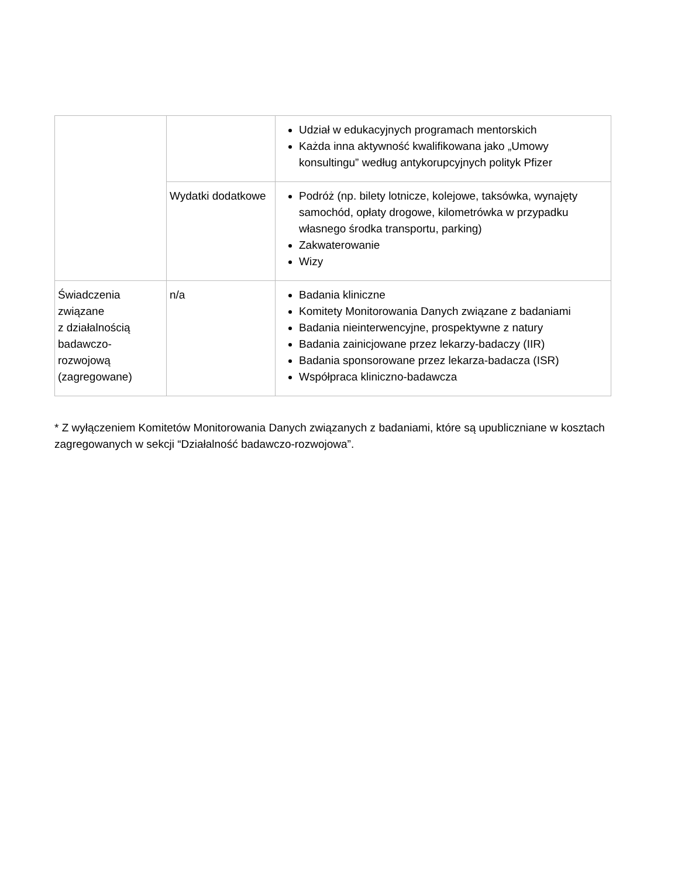| | | Udział w edukacyjnych programach mentorskich Każda inna aktywność kwalifikowana jako „Umowy konsultingu” według antykorupcyjnych polityk Pfizer |
| | Wydatki dodatkowe | Podróż (np. bilety lotnicze, kolejowe, taksówka, wynajęty samochód, opłaty drogowe, kilometrówka w przypadku własnego środka transportu, parking) Zakwaterowanie Wizy |
| Świadczenia związane z działalnością badawczo-rozwojową (zagregowane) | n/a | Badania kliniczne Komitety Monitorowania Danych związane z badaniami Badania nieinterwencyjne, prospektywne z natury Badania zainicjowane przez lekarzy-badaczy (IIR) Badania sponsorowane przez lekarza-badacza (ISR) Współpraca kliniczno-badawcza |
* Z wyłączeniem Komitetów Monitorowania Danych związanych z badaniami, które są upubliczniane w kosztach zagregowanych w sekcji “Działalność badawczo-rozwojowa”.